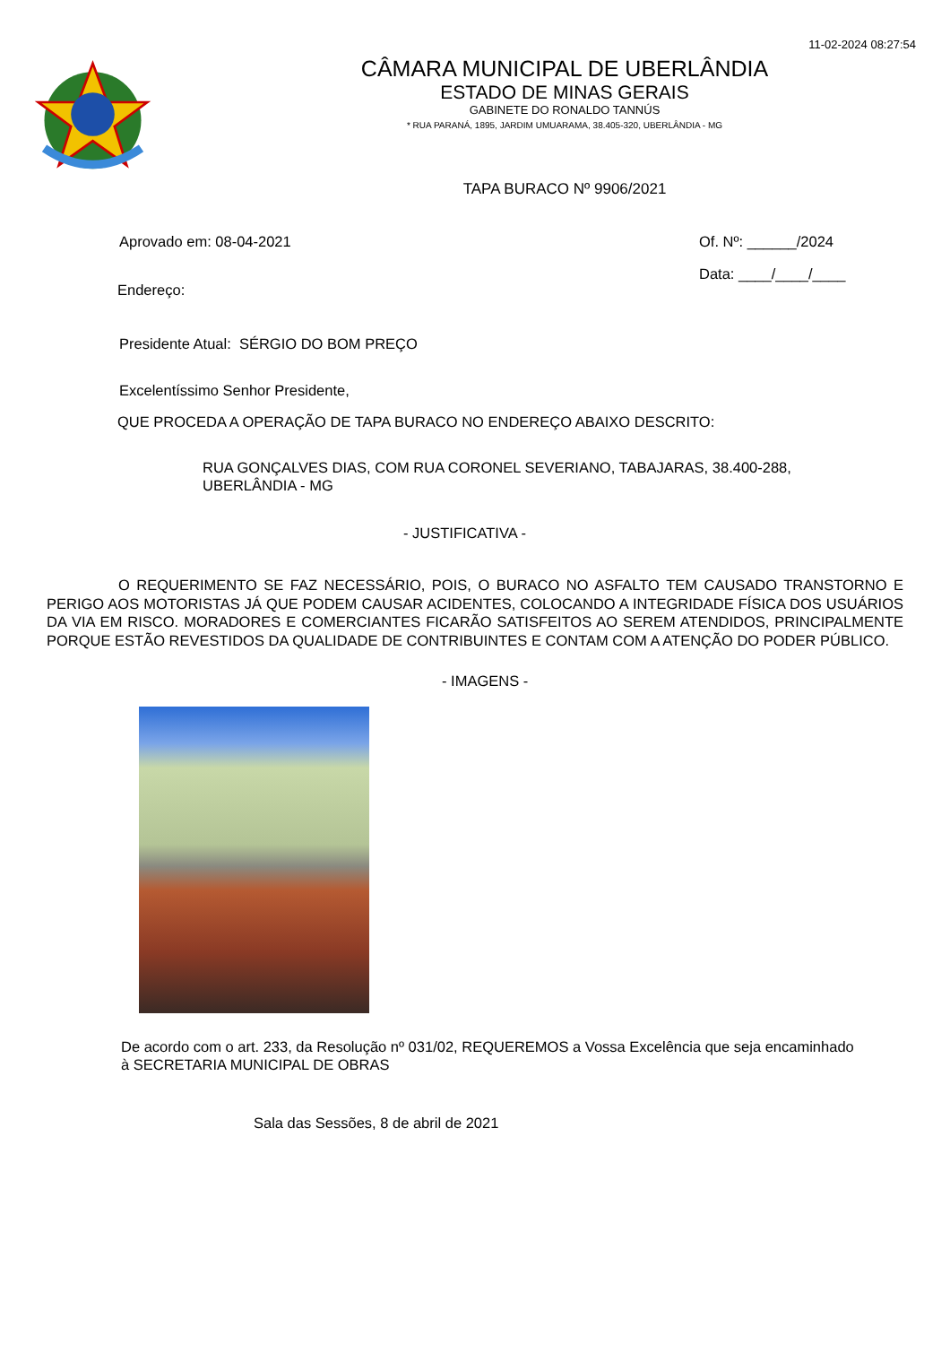11-02-2024 08:27:54
CÂMARA MUNICIPAL DE UBERLÂNDIA
ESTADO DE MINAS GERAIS
GABINETE DO RONALDO TANNÚS
* RUA PARANÁ, 1895, JARDIM UMUARAMA, 38.405-320, UBERLÂNDIA - MG
TAPA BURACO Nº 9906/2021
Aprovado em: 08-04-2021 Of. Nº: ______/2024
Data: ____/____/____
Endereço:
Presidente Atual: SÉRGIO DO BOM PREÇO
Excelentíssimo Senhor Presidente,
QUE PROCEDA A OPERAÇÃO DE TAPA BURACO NO ENDEREÇO ABAIXO DESCRITO:
RUA GONÇALVES DIAS, COM RUA CORONEL SEVERIANO, TABAJARAS, 38.400-288,
UBERLÂNDIA - MG
- JUSTIFICATIVA -
O REQUERIMENTO SE FAZ NECESSÁRIO, POIS, O BURACO NO ASFALTO TEM CAUSADO TRANSTORNO E PERIGO AOS MOTORISTAS JÁ QUE PODEM CAUSAR ACIDENTES, COLOCANDO A INTEGRIDADE FÍSICA DOS USUÁRIOS DA VIA EM RISCO. MORADORES E COMERCIANTES FICARÃO SATISFEITOS AO SEREM ATENDIDOS, PRINCIPALMENTE PORQUE ESTÃO REVESTIDOS DA QUALIDADE DE CONTRIBUINTES E CONTAM COM A ATENÇÃO DO PODER PÚBLICO.
- IMAGENS -
De acordo com o art. 233, da Resolução nº 031/02, REQUEREMOS a Vossa Excelência que seja encaminhado
à SECRETARIA MUNICIPAL DE OBRAS
Sala das Sessões, 8 de abril de 2021